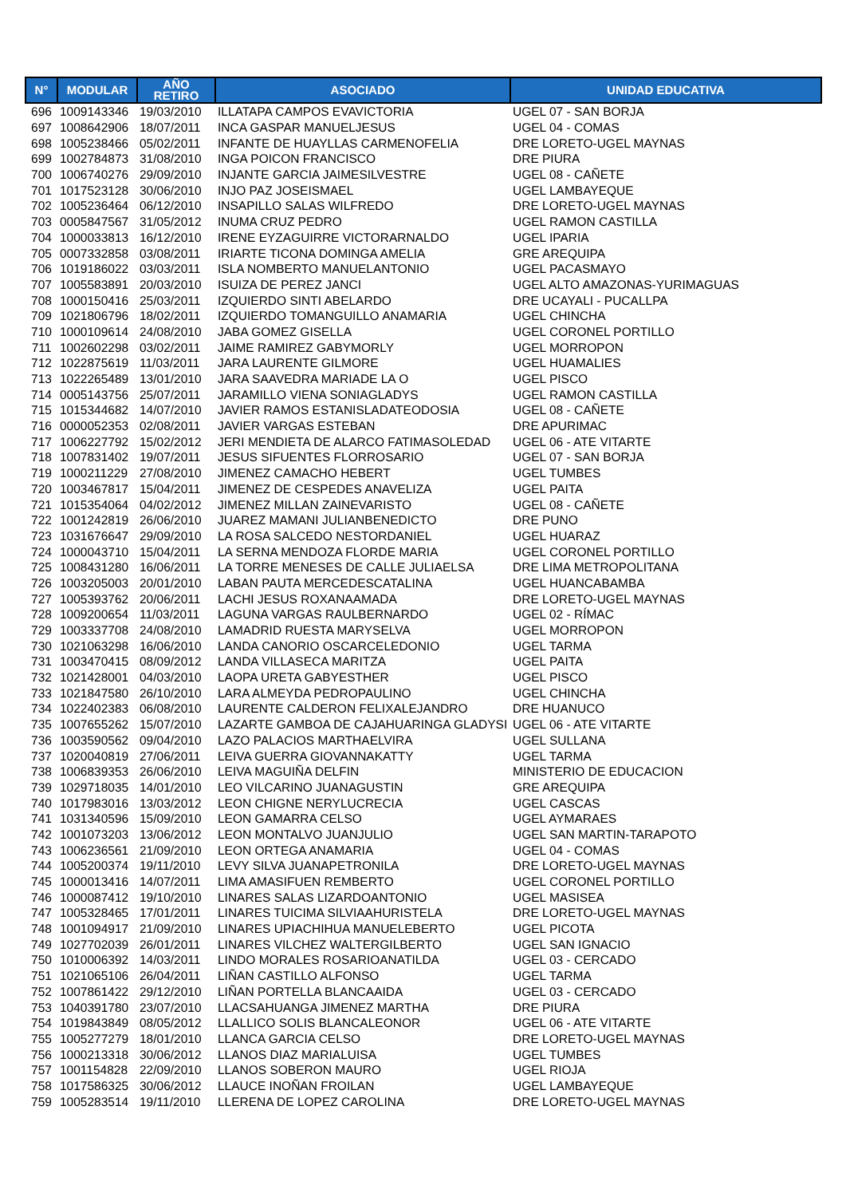| N° | MODULAR | AÑO RETIRO | ASOCIADO | UNIDAD EDUCATIVA |
| --- | --- | --- | --- | --- |
| 696 | 1009143346 | 19/03/2010 | ILLATAPA CAMPOS EVAVICTORIA | UGEL 07 - SAN BORJA |
| 697 | 1008642906 | 18/07/2011 | INCA GASPAR MANUELJESUS | UGEL 04 - COMAS |
| 698 | 1005238466 | 05/02/2011 | INFANTE DE HUAYLLAS CARMENOFELIA | DRE LORETO-UGEL MAYNAS |
| 699 | 1002784873 | 31/08/2010 | INGA POICON FRANCISCO | DRE PIURA |
| 700 | 1006740276 | 29/09/2010 | INJANTE GARCIA JAIMESILVESTRE | UGEL 08 - CAÑETE |
| 701 | 1017523128 | 30/06/2010 | INJO PAZ JOSEISMAEL | UGEL LAMBAYEQUE |
| 702 | 1005236464 | 06/12/2010 | INSAPILLO SALAS WILFREDO | DRE LORETO-UGEL MAYNAS |
| 703 | 0005847567 | 31/05/2012 | INUMA CRUZ PEDRO | UGEL RAMON CASTILLA |
| 704 | 1000033813 | 16/12/2010 | IRENE EYZAGUIRRE VICTORARNALDO | UGEL IPARIA |
| 705 | 0007332858 | 03/08/2011 | IRIARTE TICONA DOMINGA AMELIA | GRE AREQUIPA |
| 706 | 1019186022 | 03/03/2011 | ISLA NOMBERTO MANUELANTONIO | UGEL PACASMAYO |
| 707 | 1005583891 | 20/03/2010 | ISUIZA DE PEREZ JANCI | UGEL ALTO AMAZONAS-YURIMAGUAS |
| 708 | 1000150416 | 25/03/2011 | IZQUIERDO SINTI ABELARDO | DRE UCAYALI - PUCALLPA |
| 709 | 1021806796 | 18/02/2011 | IZQUIERDO TOMANGUILLO ANAMARIA | UGEL CHINCHA |
| 710 | 1000109614 | 24/08/2010 | JABA GOMEZ GISELLA | UGEL CORONEL PORTILLO |
| 711 | 1002602298 | 03/02/2011 | JAIME RAMIREZ GABYMORLY | UGEL MORROPON |
| 712 | 1022875619 | 11/03/2011 | JARA LAURENTE GILMORE | UGEL HUAMALIES |
| 713 | 1022265489 | 13/01/2010 | JARA SAAVEDRA MARIADE LA O | UGEL PISCO |
| 714 | 0005143756 | 25/07/2011 | JARAMILLO VIENA SONIAGLADYS | UGEL RAMON CASTILLA |
| 715 | 1015344682 | 14/07/2010 | JAVIER RAMOS ESTANISLADATEODOSIA | UGEL 08 - CAÑETE |
| 716 | 0000052353 | 02/08/2011 | JAVIER VARGAS ESTEBAN | DRE APURIMAC |
| 717 | 1006227792 | 15/02/2012 | JERI MENDIETA DE ALARCO FATIMASOLEDAD | UGEL 06 - ATE VITARTE |
| 718 | 1007831402 | 19/07/2011 | JESUS SIFUENTES FLORROSARIO | UGEL 07 - SAN BORJA |
| 719 | 1000211229 | 27/08/2010 | JIMENEZ CAMACHO HEBERT | UGEL TUMBES |
| 720 | 1003467817 | 15/04/2011 | JIMENEZ DE CESPEDES ANAVELIZA | UGEL PAITA |
| 721 | 1015354064 | 04/02/2012 | JIMENEZ MILLAN ZAINEVARISTO | UGEL 08 - CAÑETE |
| 722 | 1001242819 | 26/06/2010 | JUAREZ MAMANI JULIANBENEDICTO | DRE PUNO |
| 723 | 1031676647 | 29/09/2010 | LA ROSA SALCEDO NESTORDANIEL | UGEL HUARAZ |
| 724 | 1000043710 | 15/04/2011 | LA SERNA MENDOZA FLORDE MARIA | UGEL CORONEL PORTILLO |
| 725 | 1008431280 | 16/06/2011 | LA TORRE MENESES DE CALLE JULIAELSA | DRE LIMA METROPOLITANA |
| 726 | 1003205003 | 20/01/2010 | LABAN PAUTA MERCEDESCATALINA | UGEL HUANCABAMBA |
| 727 | 1005393762 | 20/06/2011 | LACHI JESUS ROXANAAMADA | DRE LORETO-UGEL MAYNAS |
| 728 | 1009200654 | 11/03/2011 | LAGUNA VARGAS RAULBERNARDO | UGEL 02 - RÍMAC |
| 729 | 1003337708 | 24/08/2010 | LAMADRID RUESTA MARYSELVA | UGEL MORROPON |
| 730 | 1021063298 | 16/06/2010 | LANDA CANORIO OSCARCELEDONIO | UGEL TARMA |
| 731 | 1003470415 | 08/09/2012 | LANDA VILLASECA MARITZA | UGEL PAITA |
| 732 | 1021428001 | 04/03/2010 | LAOPA URETA GABYESTHER | UGEL PISCO |
| 733 | 1021847580 | 26/10/2010 | LARA ALMEYDA PEDROPAULINO | UGEL CHINCHA |
| 734 | 1022402383 | 06/08/2010 | LAURENTE CALDERON FELIXALEJANDRO | DRE HUANUCO |
| 735 | 1007655262 | 15/07/2010 | LAZARTE GAMBOA DE CAJAHUARINGA GLADYSI | UGEL 06 - ATE VITARTE |
| 736 | 1003590562 | 09/04/2010 | LAZO PALACIOS MARTHAELVIRA | UGEL SULLANA |
| 737 | 1020040819 | 27/06/2011 | LEIVA GUERRA GIOVANNAKATTY | UGEL TARMA |
| 738 | 1006839353 | 26/06/2010 | LEIVA MAGUIÑA DELFIN | MINISTERIO DE EDUCACION |
| 739 | 1029718035 | 14/01/2010 | LEO VILCARINO JUANAGUSTIN | GRE AREQUIPA |
| 740 | 1017983016 | 13/03/2012 | LEON CHIGNE NERYLUCRECIA | UGEL CASCAS |
| 741 | 1031340596 | 15/09/2010 | LEON GAMARRA CELSO | UGEL AYMARAES |
| 742 | 1001073203 | 13/06/2012 | LEON MONTALVO JUANJULIO | UGEL SAN MARTIN-TARAPOTO |
| 743 | 1006236561 | 21/09/2010 | LEON ORTEGA ANAMARIA | UGEL 04 - COMAS |
| 744 | 1005200374 | 19/11/2010 | LEVY SILVA JUANAPETRONILA | DRE LORETO-UGEL MAYNAS |
| 745 | 1000013416 | 14/07/2011 | LIMA AMASIFUEN REMBERTO | UGEL CORONEL PORTILLO |
| 746 | 1000087412 | 19/10/2010 | LINARES SALAS LIZARDOANTONIO | UGEL MASISEA |
| 747 | 1005328465 | 17/01/2011 | LINARES TUICIMA SILVIAAHURISTELA | DRE LORETO-UGEL MAYNAS |
| 748 | 1001094917 | 21/09/2010 | LINARES UPIACHIHUA MANUELEBERTO | UGEL PICOTA |
| 749 | 1027702039 | 26/01/2011 | LINARES VILCHEZ WALTERGILBERTO | UGEL SAN IGNACIO |
| 750 | 1010006392 | 14/03/2011 | LINDO MORALES ROSARIOANATILDA | UGEL 03 - CERCADO |
| 751 | 1021065106 | 26/04/2011 | LIÑAN CASTILLO ALFONSO | UGEL TARMA |
| 752 | 1007861422 | 29/12/2010 | LIÑAN PORTELLA BLANCAAIDA | UGEL 03 - CERCADO |
| 753 | 1040391780 | 23/07/2010 | LLACSAHUANGA JIMENEZ MARTHA | DRE PIURA |
| 754 | 1019843849 | 08/05/2012 | LLALLICO SOLIS BLANCALEONOR | UGEL 06 - ATE VITARTE |
| 755 | 1005277279 | 18/01/2010 | LLANCA GARCIA CELSO | DRE LORETO-UGEL MAYNAS |
| 756 | 1000213318 | 30/06/2012 | LLANOS DIAZ MARIALUISA | UGEL TUMBES |
| 757 | 1001154828 | 22/09/2010 | LLANOS SOBERON MAURO | UGEL RIOJA |
| 758 | 1017586325 | 30/06/2012 | LLAUCE INOÑAN FROILAN | UGEL LAMBAYEQUE |
| 759 | 1005283514 | 19/11/2010 | LLERENA DE LOPEZ CAROLINA | DRE LORETO-UGEL MAYNAS |